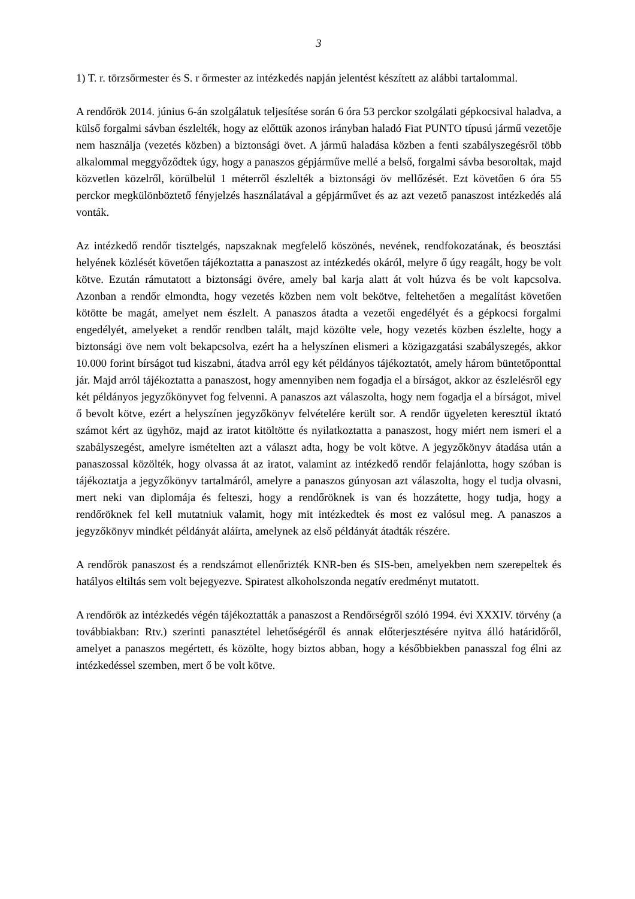3
1) T. r. törzsőrmester és S. r őrmester az intézkedés napján jelentést készített az alábbi tartalommal.
A rendőrök 2014. június 6-án szolgálatuk teljesítése során 6 óra 53 perckor szolgálati gépkocsival haladva, a külső forgalmi sávban észlelték, hogy az előttük azonos irányban haladó Fiat PUNTO típusú jármű vezetője nem használja (vezetés közben) a biztonsági övet. A jármű haladása közben a fenti szabályszegésről több alkalommal meggyőződtek úgy, hogy a panaszos gépjárműve mellé a belső, forgalmi sávba besoroltak, majd közvetlen közelről, körülbelül 1 méterről észlelték a biztonsági öv mellőzését. Ezt követően 6 óra 55 perckor megkülönböztető fényjelzés használatával a gépjárművet és az azt vezető panaszost intézkedés alá vonták.
Az intézkedő rendőr tisztelgés, napszaknak megfelelő köszönés, nevének, rendfokozatának, és beosztási helyének közlését követően tájékoztatta a panaszost az intézkedés okáról, melyre ő úgy reagált, hogy be volt kötve. Ezután rámutatott a biztonsági övére, amely bal karja alatt át volt húzva és be volt kapcsolva. Azonban a rendőr elmondta, hogy vezetés közben nem volt bekötve, feltehetően a megalítást követően kötötte be magát, amelyet nem észlelt. A panaszos átadta a vezetői engedélyét és a gépkocsi forgalmi engedélyét, amelyeket a rendőr rendben talált, majd közölte vele, hogy vezetés közben észlelte, hogy a biztonsági öve nem volt bekapcsolva, ezért ha a helyszínen elismeri a közigazgatási szabályszegés, akkor 10.000 forint bírságot tud kiszabni, átadva arról egy két példányos tájékoztatót, amely három büntetőponttal jár. Majd arról tájékoztatta a panaszost, hogy amennyiben nem fogadja el a bírságot, akkor az észlelésről egy két példányos jegyzőkönyvet fog felvenni. A panaszos azt válaszolta, hogy nem fogadja el a bírságot, mivel ő bevolt kötve, ezért a helyszínen jegyzőkönyv felvételére került sor. A rendőr ügyeleten keresztül iktató számot kért az ügyhöz, majd az iratot kitöltötte és nyilatkoztatta a panaszost, hogy miért nem ismeri el a szabályszegést, amelyre ismételten azt a választ adta, hogy be volt kötve. A jegyzőkönyv átadása után a panaszossal közölték, hogy olvassa át az iratot, valamint az intézkedő rendőr felajánlotta, hogy szóban is tájékoztatja a jegyzőkönyv tartalmáról, amelyre a panaszos gúnyosan azt válaszolta, hogy el tudja olvasni, mert neki van diplomája és felteszi, hogy a rendőröknek is van és hozzátette, hogy tudja, hogy a rendőröknek fel kell mutatniuk valamit, hogy mit intézkedtek és most ez valósul meg. A panaszos a jegyzőkönyv mindkét példányát aláírta, amelynek az első példányát átadták részére.
A rendőrök panaszost és a rendszámot ellenőrizték KNR-ben és SIS-ben, amelyekben nem szerepeltek és hatályos eltiltás sem volt bejegyezve. Spiratest alkoholszonda negatív eredményt mutatott.
A rendőrök az intézkedés végén tájékoztatták a panaszost a Rendőrségről szóló 1994. évi XXXIV. törvény (a továbbiakban: Rtv.) szerinti panasztétel lehetőségéről és annak előterjesztésére nyitva álló határidőről, amelyet a panaszos megértett, és közölte, hogy biztos abban, hogy a későbbiekben panasszal fog élni az intézkedéssel szemben, mert ő be volt kötve.